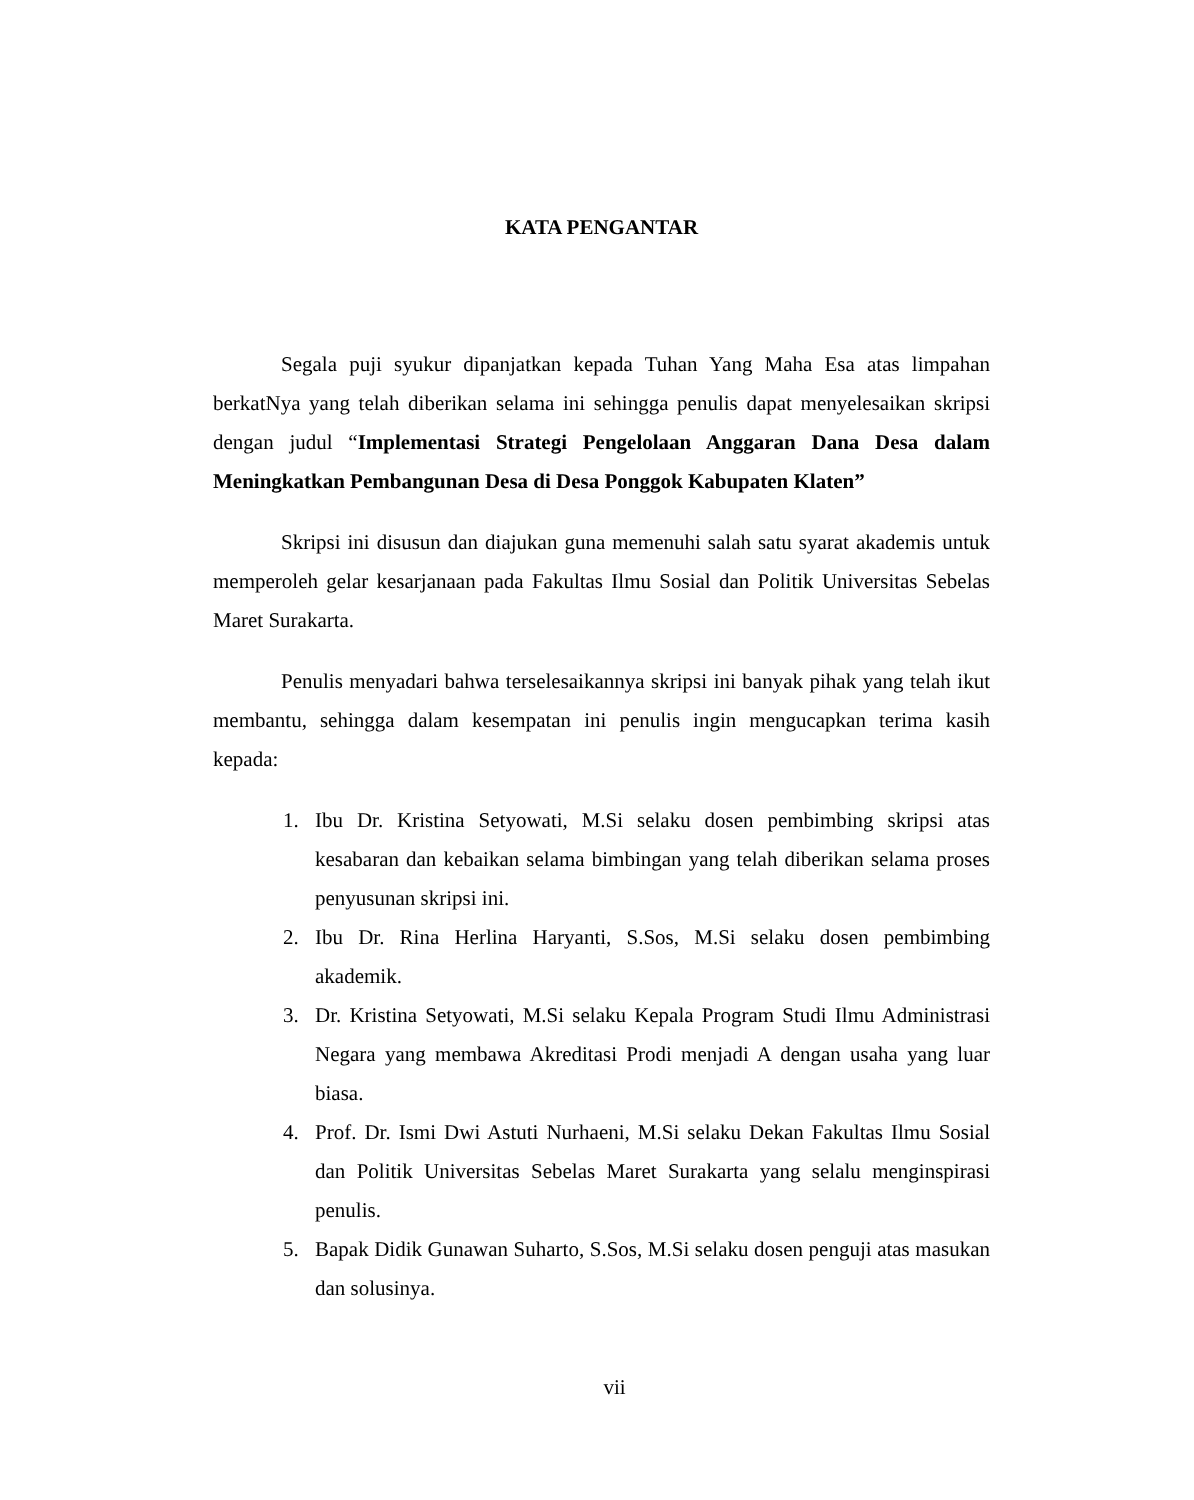KATA PENGANTAR
Segala puji syukur dipanjatkan kepada Tuhan Yang Maha Esa atas limpahan berkatNya yang telah diberikan selama ini sehingga penulis dapat menyelesaikan skripsi dengan judul “Implementasi Strategi Pengelolaan Anggaran Dana Desa dalam Meningkatkan Pembangunan Desa di Desa Ponggok Kabupaten Klaten”
Skripsi ini disusun dan diajukan guna memenuhi salah satu syarat akademis untuk memperoleh gelar kesarjanaan pada Fakultas Ilmu Sosial dan Politik Universitas Sebelas Maret Surakarta.
Penulis menyadari bahwa terselesaikannya skripsi ini banyak pihak yang telah ikut membantu, sehingga dalam kesempatan ini penulis ingin mengucapkan terima kasih kepada:
1. Ibu Dr. Kristina Setyowati, M.Si selaku dosen pembimbing skripsi atas kesabaran dan kebaikan selama bimbingan yang telah diberikan selama proses penyusunan skripsi ini.
2. Ibu Dr. Rina Herlina Haryanti, S.Sos, M.Si selaku dosen pembimbing akademik.
3. Dr. Kristina Setyowati, M.Si selaku Kepala Program Studi Ilmu Administrasi Negara yang membawa Akreditasi Prodi menjadi A dengan usaha yang luar biasa.
4. Prof. Dr. Ismi Dwi Astuti Nurhaeni, M.Si selaku Dekan Fakultas Ilmu Sosial dan Politik Universitas Sebelas Maret Surakarta yang selalu menginspirasi penulis.
5. Bapak Didik Gunawan Suharto, S.Sos, M.Si selaku dosen penguji atas masukan dan solusinya.
vii